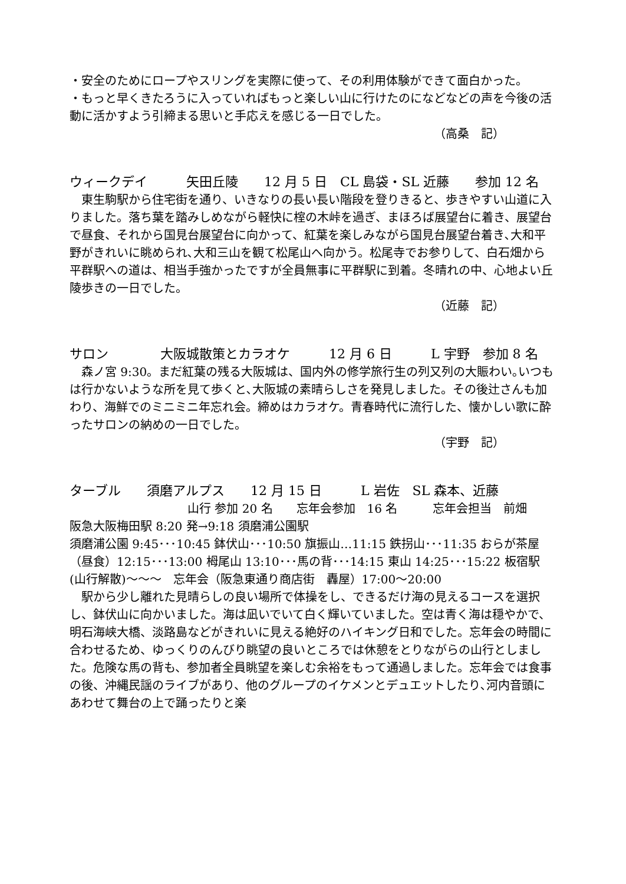・安全のためにロープやスリングを実際に使って、その利用体験ができて面白かった。
・もっと早くきたろうに入っていればもっと楽しい山に行けたのになどなどの声を今後の活動に活かすよう引締まる思いと手応えを感じる一日でした。
（高桑　記）
ウィークデイ　　　矢田丘陵　　12 月 5 日　CL 島袋・SL 近藤　　参加 12 名
　東生駒駅から住宅街を通り、いきなりの長い長い階段を登りきると、歩きやすい山道に入りました。落ち葉を踏みしめながら軽快に榁の木峠を過ぎ、まほろば展望台に着き、展望台で昼食、それから国見台展望台に向かって、紅葉を楽しみながら国見台展望台着き､大和平野がきれいに眺められ､大和三山を観て松尾山へ向かう。松尾寺でお参りして、白石畑から平群駅への道は、相当手強かったですが全員無事に平群駅に到着。冬晴れの中、心地よい丘陵歩きの一日でした。
（近藤　記）
サロン　　　　大阪城散策とカラオケ　　　12 月 6 日　　　L 宇野　参加 8 名
　森ノ宮 9:30。まだ紅葉の残る大阪城は、国内外の修学旅行生の列又列の大賑わい｡いつもは行かないような所を見て歩くと､大阪城の素晴らしさを発見しました。その後辻さんも加わり、海鮮でのミニミニ年忘れ会。締めはカラオケ。青春時代に流行した、懐かしい歌に酔ったサロンの納めの一日でした。
（宇野　記）
ターブル　　須磨アルプス　　12 月 15 日　　　L 岩佐　SL 森本、近藤
山行 参加 20 名　　忘年会参加　16 名　　　忘年会担当　前畑
阪急大阪梅田駅 8:20 発→9:18 須磨浦公園駅
須磨浦公園 9:45･･･10:45 鉢伏山･･･10:50 旗振山…11:15 鉄拐山･･･11:35 おらが茶屋（昼食）12:15･･･13:00 栂尾山 13:10･･･馬の背･･･14:15 東山 14:25･･･15:22 板宿駅(山行解散)～～～　忘年会（阪急東通り商店街　轟屋）17:00～20:00
　駅から少し離れた見晴らしの良い場所で体操をし、できるだけ海の見えるコースを選択し、鉢伏山に向かいました。海は凪いでいて白く輝いていました。空は青く海は穏やかで、明石海峡大橋、淡路島などがきれいに見える絶好のハイキング日和でした。忘年会の時間に合わせるため、ゆっくりのんびり眺望の良いところでは休憩をとりながらの山行としました。危険な馬の背も、参加者全員眺望を楽しむ余裕をもって通過しました。忘年会では食事の後、沖縄民謡のライブがあり、他のグループのイケメンとデュエットしたり､河内音頭にあわせて舞台の上で踊ったりと楽